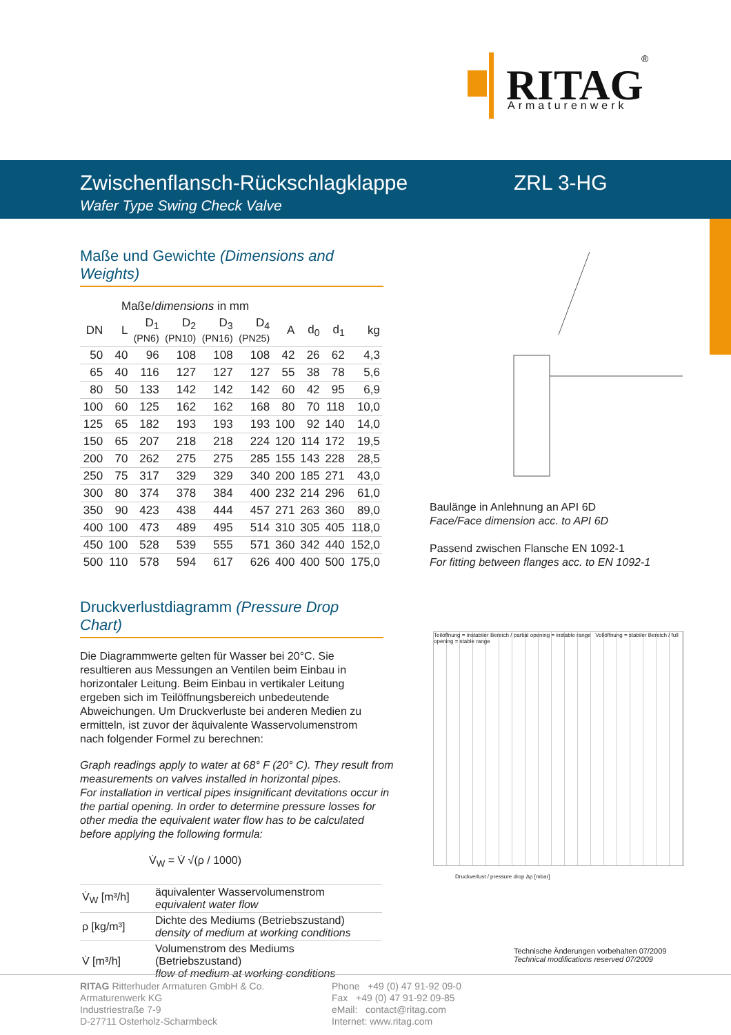RITAG
Armaturenwerk
®
Zwischenflansch-Rückschlagklappe
Wafer Type Swing Check Valve
ZRL 3-HG
Maße und Gewichte (Dimensions and Weights)
| Maße/ dimensions in mm | | | | | | | | | |
| --- | --- | --- | --- | --- | --- | --- | --- | --- | --- |
| DN | L | D<sub>1</sub> (PN6) | D<sub>2</sub> (PN10) | D<sub>3</sub> (PN16) | D<sub>4</sub> (PN25) | A | d<sub>0</sub> | d<sub>1</sub> | kg |
| 50 | 40 | 96 | 108 | 108 | 108 | 42 | 26 | 62 | 4,3 |
| 65 | 40 | 116 | 127 | 127 | 127 | 55 | 38 | 78 | 5,6 |
| 80 | 50 | 133 | 142 | 142 | 142 | 60 | 42 | 95 | 6,9 |
| 100 | 60 | 125 | 162 | 162 | 168 | 80 | 70 | 118 | 10,0 |
| 125 | 65 | 182 | 193 | 193 | 193 | 100 | 92 | 140 | 14,0 |
| 150 | 65 | 207 | 218 | 218 | 224 | 120 | 114 | 172 | 19,5 |
| 200 | 70 | 262 | 275 | 275 | 285 | 155 | 143 | 228 | 28,5 |
| 250 | 75 | 317 | 329 | 329 | 340 | 200 | 185 | 271 | 43,0 |
| 300 | 80 | 374 | 378 | 384 | 400 | 232 | 214 | 296 | 61,0 |
| 350 | 90 | 423 | 438 | 444 | 457 | 271 | 263 | 360 | 89,0 |
| 400 | 100 | 473 | 489 | 495 | 514 | 310 | 305 | 405 | 118,0 |
| 450 | 100 | 528 | 539 | 555 | 571 | 360 | 342 | 440 | 152,0 |
| 500 | 110 | 578 | 594 | 617 | 626 | 400 | 400 | 500 | 175,0 |
Druckverlustdiagramm (Pressure Drop Chart)
Die Diagrammwerte gelten für Wasser bei 20°C. Sie resultieren aus Messungen an Ventilen beim Einbau in horizontaler Leitung. Beim Einbau in vertikaler Leitung ergeben sich im Teilöffnungsbereich unbedeutende Abweichungen. Um Druckverluste bei anderen Medien zu ermitteln, ist zuvor der äquivalente Wasservolumenstrom nach folgender Formel zu berechnen:
Graph readings apply to water at 68° F (20° C). They result from measurements on valves installed in horizontal pipes.
For installation in vertical pipes insignificant devitations occur in the partial opening. In order to determine pressure losses for other media the equivalent water flow has to be calculated before applying the following formula:
V̇<sub>W</sub> = V̇ √(ρ / 1000)
| V̇<sub>W</sub> [m³/h] | äquivalenter Wasservolumenstrom equivalent water flow |
| ρ [kg/m³] | Dichte des Mediums (Betriebszustand) density of medium at working conditions |
| V̇ [m³/h] | Volumenstrom des Mediums (Betriebszustand) flow of medium at working conditions |
Baulänge in Anlehnung an API 6D
Face/Face dimension acc. to API 6D
Passend zwischen Flansche EN 1092-1
For fitting between flanges acc. to EN 1092-1
Teilöffnung = instabiler Bereich / partial opening = instable range Vollöffnung = stabiler Bereich / full opening = stable range
Druckverlust / pressure drop Δp [mbar]
Technische Änderungen vorbehalten 07/2009
Technical modifications reserved 07/2009
RITAG Ritterhuder Armaturen GmbH & Co.
Armaturenwerk KG
Industriestraße 7-9
D-27711 Osterholz-Scharmbeck
Phone +49 (0) 47 91-92 09-0
Fax +49 (0) 47 91-92 09-85
eMail: contact@ritag.com
Internet: www.ritag.com